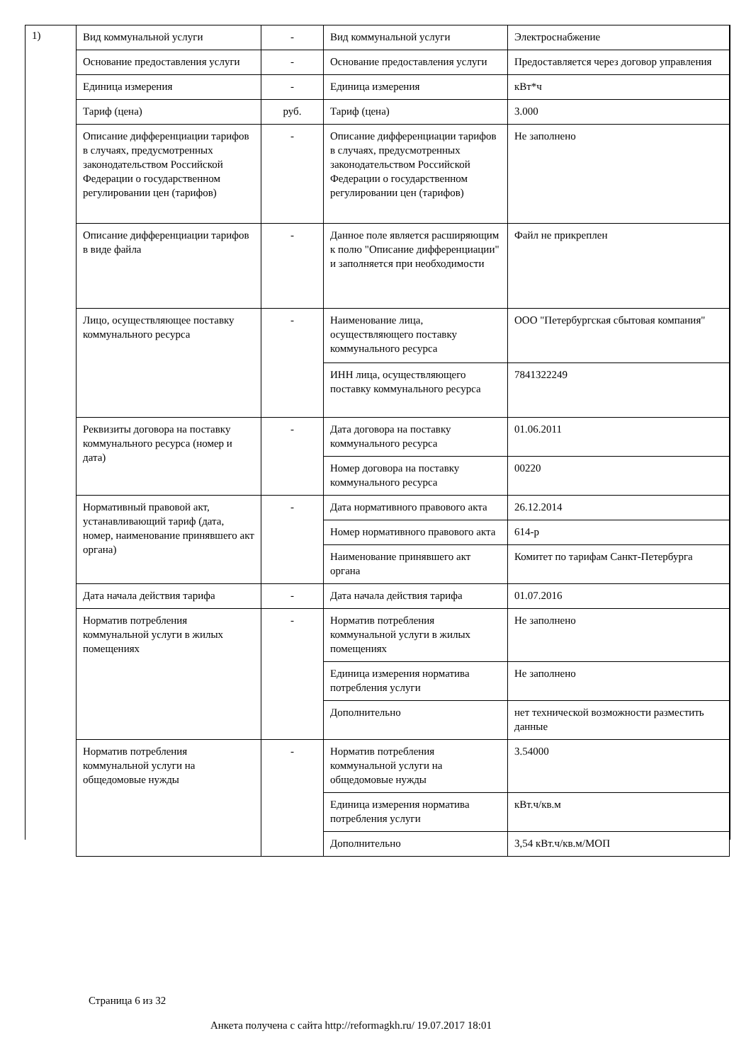1)
| Вид коммунальной услуги | - | Вид коммунальной услуги | Электроснабжение |
| Основание предоставления услуги | - | Основание предоставления услуги | Предоставляется через договор управления |
| Единица измерения | - | Единица измерения | кВт*ч |
| Тариф (цена) | руб. | Тариф (цена) | 3.000 |
| Описание дифференциации тарифов в случаях, предусмотренных законодательством Российской Федерации о государственном регулировании цен (тарифов) | - | Описание дифференциации тарифов в случаях, предусмотренных законодательством Российской Федерации о государственном регулировании цен (тарифов) | Не заполнено |
| Описание дифференциации тарифов в виде файла | - | Данное поле является расширяющим к полю "Описание дифференциации" и заполняется при необходимости | Файл не прикреплен |
| Лицо, осуществляющее поставку коммунального ресурса | - | Наименование лица, осуществляющего поставку коммунального ресурса | ООО "Петербургская сбытовая компания" |
| | | ИНН лица, осуществляющего поставку коммунального ресурса | 7841322249 |
| Реквизиты договора на поставку коммунального ресурса (номер и дата) | - | Дата договора на поставку коммунального ресурса | 01.06.2011 |
| | | Номер договора на поставку коммунального ресурса | 00220 |
| Нормативный правовой акт, устанавливающий тариф (дата, номер, наименование принявшего акт органа) | - | Дата нормативного правового акта | 26.12.2014 |
| | | Номер нормативного правового акта | 614-р |
| | | Наименование принявшего акт органа | Комитет по тарифам Санкт-Петербурга |
| Дата начала действия тарифа | - | Дата начала действия тарифа | 01.07.2016 |
| Норматив потребления коммунальной услуги в жилых помещениях | - | Норматив потребления коммунальной услуги в жилых помещениях | Не заполнено |
| | | Единица измерения норматива потребления услуги | Не заполнено |
| | | Дополнительно | нет технической возможности разместить данные |
| Норматив потребления коммунальной услуги на общедомовые нужды | - | Норматив потребления коммунальной услуги на общедомовые нужды | 3.54000 |
| | | Единица измерения норматива потребления услуги | кВт.ч/кв.м |
| | | Дополнительно | 3,54 кВт.ч/кв.м/МОП |
Страница 6 из 32
Анкета получена с сайта http://reformagkh.ru/ 19.07.2017 18:01